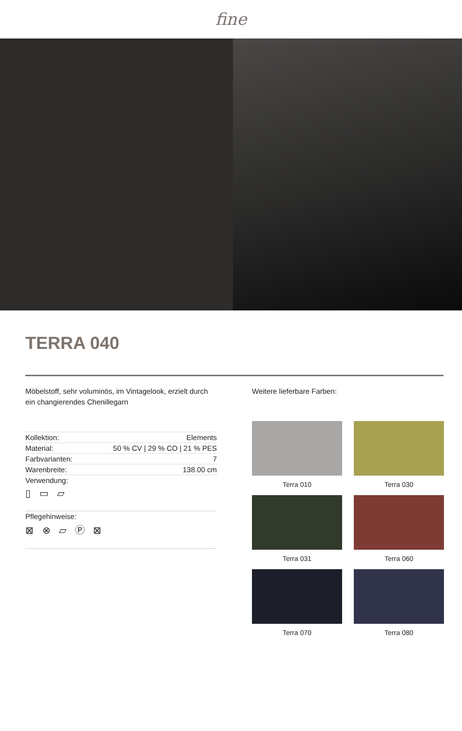fine
TERRA 040
Möbelstoff, sehr voluminös, im Vintagelook, erzielt durch ein changierendes Chenillegarn
| Kollektion: | Elements |
| Material: | 50 % CV / 29 % CO / 21 % PES |
| Farbvarianten: | 7 |
| Warenbreite: | 138.00 cm |
| Verwendung: | |
▯ ▭ ▱
Pflegehinweise:
⊠ ⊗ ⏥ Ⓟ ⊠
Weitere lieferbare Farben:
Terra 010
Terra 030
Terra 031
Terra 060
Terra 070
Terra 080